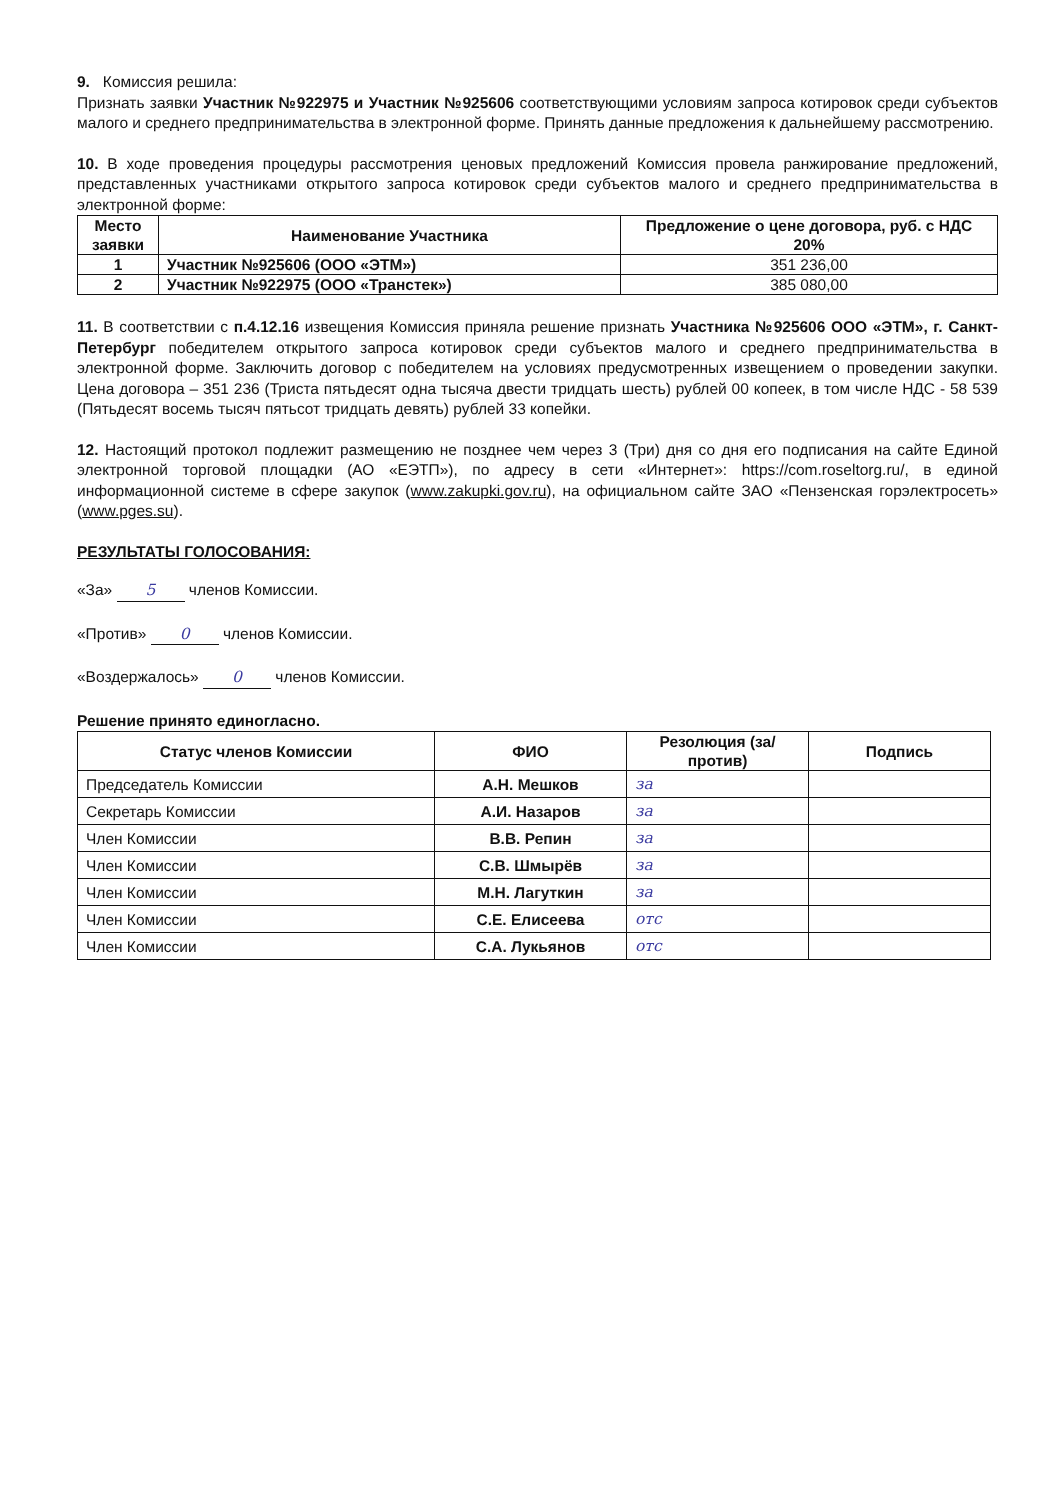9. Комиссия решила:
Признать заявки Участник №922975 и Участник №925606 соответствующими условиям запроса котировок среди субъектов малого и среднего предпринимательства в электронной форме. Принять данные предложения к дальнейшему рассмотрению.
10. В ходе проведения процедуры рассмотрения ценовых предложений Комиссия провела ранжирование предложений, представленных участниками открытого запроса котировок среди субъектов малого и среднего предпринимательства в электронной форме:
| Место заявки | Наименование Участника | Предложение о цене договора, руб. с НДС 20% |
| --- | --- | --- |
| 1 | Участник №925606 (ООО «ЭТМ») | 351 236,00 |
| 2 | Участник №922975 (ООО «Транстек») | 385 080,00 |
11. В соответствии с п.4.12.16 извещения Комиссия приняла решение признать Участника №925606 ООО «ЭТМ», г. Санкт-Петербург победителем открытого запроса котировок среди субъектов малого и среднего предпринимательства в электронной форме. Заключить договор с победителем на условиях предусмотренных извещением о проведении закупки. Цена договора – 351 236 (Триста пятьдесят одна тысяча двести тридцать шесть) рублей 00 копеек, в том числе НДС - 58 539 (Пятьдесят восемь тысяч пятьсот тридцать девять) рублей 33 копейки.
12. Настоящий протокол подлежит размещению не позднее чем через 3 (Три) дня со дня его подписания на сайте Единой электронной торговой площадки (АО «ЕЭТП»), по адресу в сети «Интернет»: https://com.roseltorg.ru/, в единой информационной системе в сфере закупок (www.zakupki.gov.ru), на официальном сайте ЗАО «Пензенская горэлектросеть» (www.pges.su).
РЕЗУЛЬТАТЫ ГОЛОСОВАНИЯ:
«За» 5 членов Комиссии.
«Против» 0 членов Комиссии.
«Воздержалось» 0 членов Комиссии.
Решение принято единогласно.
| Статус членов Комиссии | ФИО | Резолюция (за/против) | Подпись |
| --- | --- | --- | --- |
| Председатель Комиссии | А.Н. Мешков | за | |
| Секретарь Комиссии | А.И. Назаров | за | |
| Член Комиссии | В.В. Репин | за | |
| Член Комиссии | С.В. Шмырёв | за | |
| Член Комиссии | М.Н. Лагуткин | за | |
| Член Комиссии | С.Е. Елисеева | отс | |
| Член Комиссии | С.А. Лукьянов | отс | |